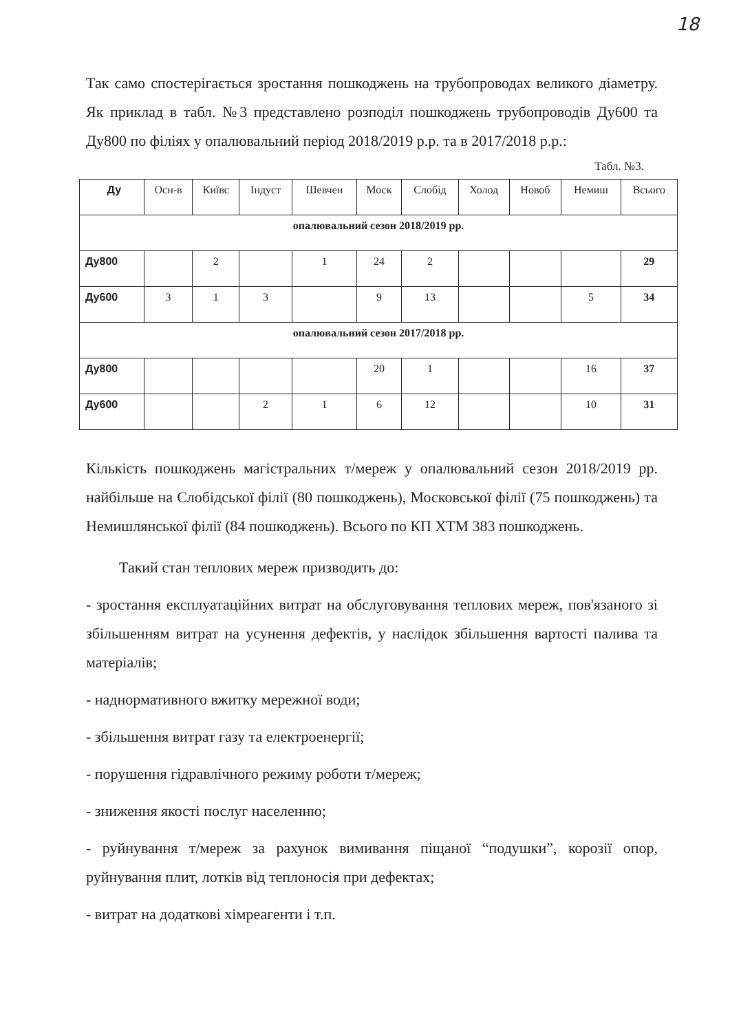18
Так само спостерігається зростання пошкоджень на трубопроводах великого діаметру. Як приклад в табл. №3 представлено розподіл пошкоджень трубопроводів Ду600 та Ду800 по філіях у опалювальний період 2018/2019 р.р. та в 2017/2018 р.р.:
Табл. №3.
| Ду | Осн-в | Київс | Індуст | Шевчен | Моск | Слобід | Холод | Новоб | Немиш | Всього |
| --- | --- | --- | --- | --- | --- | --- | --- | --- | --- | --- |
| опалювальний сезон 2018/2019 рр. | | | | | | | | | | |
| Ду800 | | 2 | | 1 | 24 | 2 | | | | 29 |
| Ду600 | 3 | 1 | 3 | | 9 | 13 | | | 5 | 34 |
| опалювальний сезон 2017/2018 рр. | | | | | | | | | | |
| Ду800 | | | | | 20 | 1 | | | 16 | 37 |
| Ду600 | | | 2 | 1 | 6 | 12 | | | 10 | 31 |
Кількість пошкоджень магістральних т/мереж у опалювальний сезон 2018/2019 рр. найбільше на Слобідської філії (80 пошкоджень), Московської філії (75 пошкоджень) та Немишлянської філії (84 пошкоджень). Всього по КП ХТМ 383 пошкоджень.
Такий стан теплових мереж призводить до:
- зростання експлуатаційних витрат на обслуговування теплових мереж, пов'язаного зі збільшенням витрат на усунення дефектів, у наслідок збільшення вартості палива та матеріалів;
- наднормативного вжитку мережної води;
- збільшення витрат газу та електроенергії;
- порушення гідравлічного режиму роботи т/мереж;
- зниження якості послуг населенню;
- руйнування т/мереж за рахунок вимивання піщаної “подушки”, корозії опор, руйнування плит, лотків від теплоносія при дефектах;
- витрат на додаткові хімреагенти і т.п.